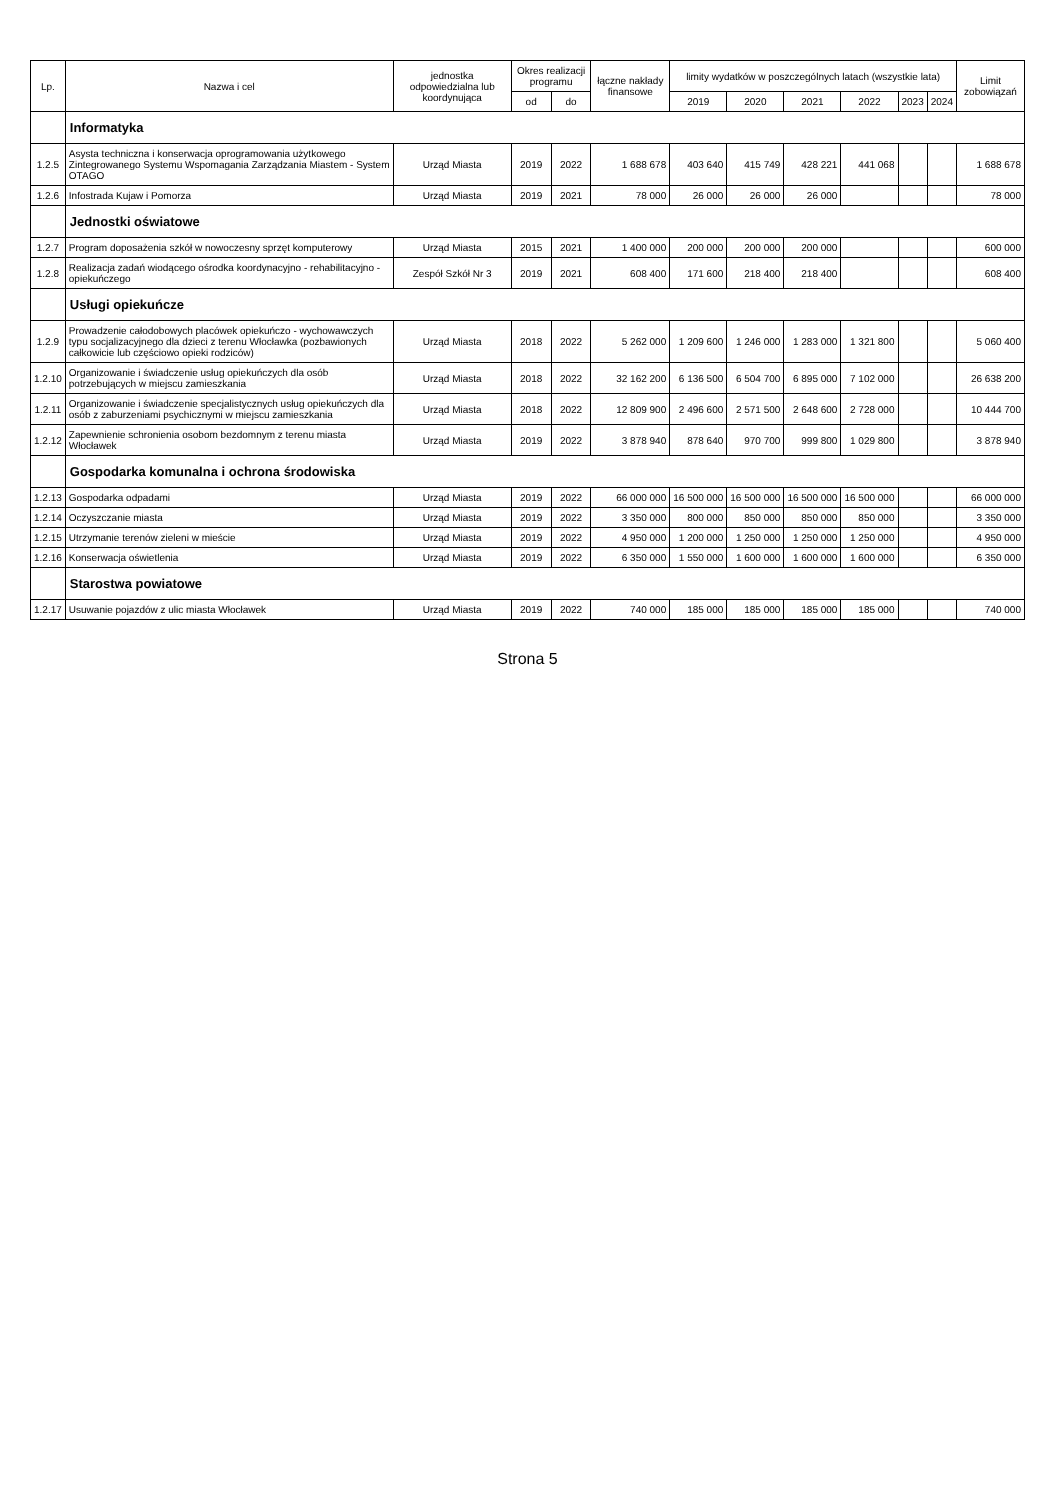| Lp. | Nazwa i cel | jednostka odpowiedzialna lub koordynująca | Okres realizacji programu | | łączne nakłady finansowe | limity wydatków w poszczególnych latach (wszystkie lata) | | | | | | Limit zobowiązań |
| --- | --- | --- | --- | --- | --- | --- | --- | --- | --- | --- | --- | --- |
| | | | od | do | | 2019 | 2020 | 2021 | 2022 | 2023 | 2024 | |
| | Informatyka | | | | | | | | | | | |
| 1.2.5 | Asysta techniczna i konserwacja oprogramowania użytkowego Zintegrowanego Systemu Wspomagania Zarządzania Miastem - System OTAGO | Urząd Miasta | 2019 | 2022 | 1 688 678 | 403 640 | 415 749 | 428 221 | 441 068 | | | 1 688 678 |
| 1.2.6 | Infostrada Kujaw i Pomorza | Urząd Miasta | 2019 | 2021 | 78 000 | 26 000 | 26 000 | 26 000 | | | | 78 000 |
| | Jednostki oświatowe | | | | | | | | | | | |
| 1.2.7 | Program doposażenia szkół w nowoczesny sprzęt komputerowy | Urząd Miasta | 2015 | 2021 | 1 400 000 | 200 000 | 200 000 | 200 000 | | | | 600 000 |
| 1.2.8 | Realizacja zadań wiodącego ośrodka koordynacyjno - rehabilitacyjno - opiekuńczego | Zespół Szkół Nr 3 | 2019 | 2021 | 608 400 | 171 600 | 218 400 | 218 400 | | | | 608 400 |
| | Usługi opiekuńcze | | | | | | | | | | | |
| 1.2.9 | Prowadzenie całodobowych placówek opiekuńczo - wychowawczych typu socjalizacyjnego dla dzieci z terenu Włocławka (pozbawionych całkowicie lub częściowo opieki rodziców) | Urząd Miasta | 2018 | 2022 | 5 262 000 | 1 209 600 | 1 246 000 | 1 283 000 | 1 321 800 | | | 5 060 400 |
| 1.2.10 | Organizowanie i świadczenie usług opiekuńczych dla osób potrzebujących w miejscu zamieszkania | Urząd Miasta | 2018 | 2022 | 32 162 200 | 6 136 500 | 6 504 700 | 6 895 000 | 7 102 000 | | | 26 638 200 |
| 1.2.11 | Organizowanie i świadczenie specjalistycznych usług opiekuńczych dla osób z zaburzeniami psychicznymi w miejscu zamieszkania | Urząd Miasta | 2018 | 2022 | 12 809 900 | 2 496 600 | 2 571 500 | 2 648 600 | 2 728 000 | | | 10 444 700 |
| 1.2.12 | Zapewnienie schronienia osobom bezdomnym z terenu miasta Włocławek | Urząd Miasta | 2019 | 2022 | 3 878 940 | 878 640 | 970 700 | 999 800 | 1 029 800 | | | 3 878 940 |
| | Gospodarka komunalna i ochrona środowiska | | | | | | | | | | | |
| 1.2.13 | Gospodarka odpadami | Urząd Miasta | 2019 | 2022 | 66 000 000 | 16 500 000 | 16 500 000 | 16 500 000 | 16 500 000 | | | 66 000 000 |
| 1.2.14 | Oczyszczanie miasta | Urząd Miasta | 2019 | 2022 | 3 350 000 | 800 000 | 850 000 | 850 000 | 850 000 | | | 3 350 000 |
| 1.2.15 | Utrzymanie terenów zieleni w mieście | Urząd Miasta | 2019 | 2022 | 4 950 000 | 1 200 000 | 1 250 000 | 1 250 000 | 1 250 000 | | | 4 950 000 |
| 1.2.16 | Konserwacja oświetlenia | Urząd Miasta | 2019 | 2022 | 6 350 000 | 1 550 000 | 1 600 000 | 1 600 000 | 1 600 000 | | | 6 350 000 |
| | Starostwa powiatowe | | | | | | | | | | | |
| 1.2.17 | Usuwanie pojazdów z ulic miasta Włocławek | Urząd Miasta | 2019 | 2022 | 740 000 | 185 000 | 185 000 | 185 000 | 185 000 | | | 740 000 |
Strona 5